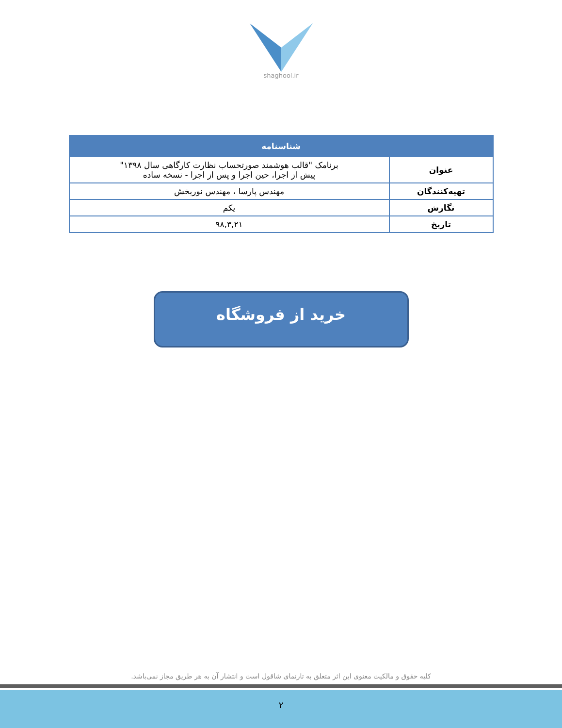shaghool.ir
| شناسنامه | |
| --- | --- |
| عنوان | برنامک "قالب هوشمند صورتحساب نظارت کارگاهی سال ۱۳۹۸" پیش از اجرا، حین اجرا و پس از اجرا - نسخه ساده |
| تهیه‌کنندگان | مهندس پارسا ، مهندس نوربخش |
| نگارش | یکم |
| تاریخ | ۹۸,۳,۲۱ |
خرید از فروشگاه
کلیه حقوق و مالکیت معنوی این اثر متعلق به تارنمای شاقول است و انتشار آن به هر طریق مجاز نمی‌باشد.
۲